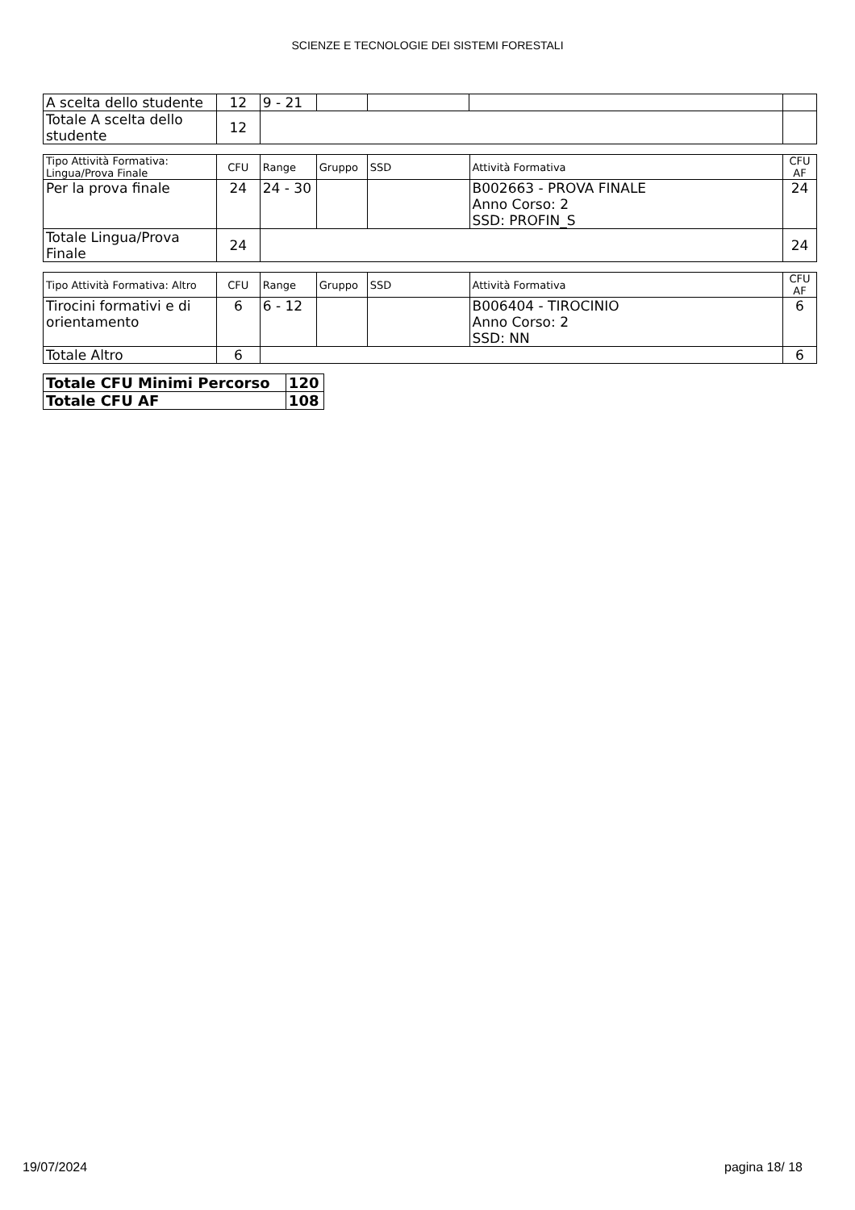SCIENZE E TECNOLOGIE DEI SISTEMI FORESTALI
| A scelta dello studente | 12 | 9 - 21 | | | | |
| Totale A scelta dello studente | 12 | | | | | |
| Tipo Attività Formativa: Lingua/Prova Finale | CFU | Range | Gruppo | SSD | Attività Formativa | CFU AF |
| --- | --- | --- | --- | --- | --- | --- |
| Per la prova finale | 24 | 24 - 30 | | | B002663 - PROVA FINALE Anno Corso: 2 SSD: PROFIN_S | 24 |
| Totale Lingua/Prova Finale | 24 | | | | | 24 |
| Tipo Attività Formativa: Altro | CFU | Range | Gruppo | SSD | Attività Formativa | CFU AF |
| --- | --- | --- | --- | --- | --- | --- |
| Tirocini formativi e di orientamento | 6 | 6 - 12 | | | B006404 - TIROCINIO Anno Corso: 2 SSD: NN | 6 |
| Totale Altro | 6 | | | | | 6 |
| Totale CFU Minimi Percorso | 120 |
| Totale CFU AF | 108 |
19/07/2024 pagina 18/ 18